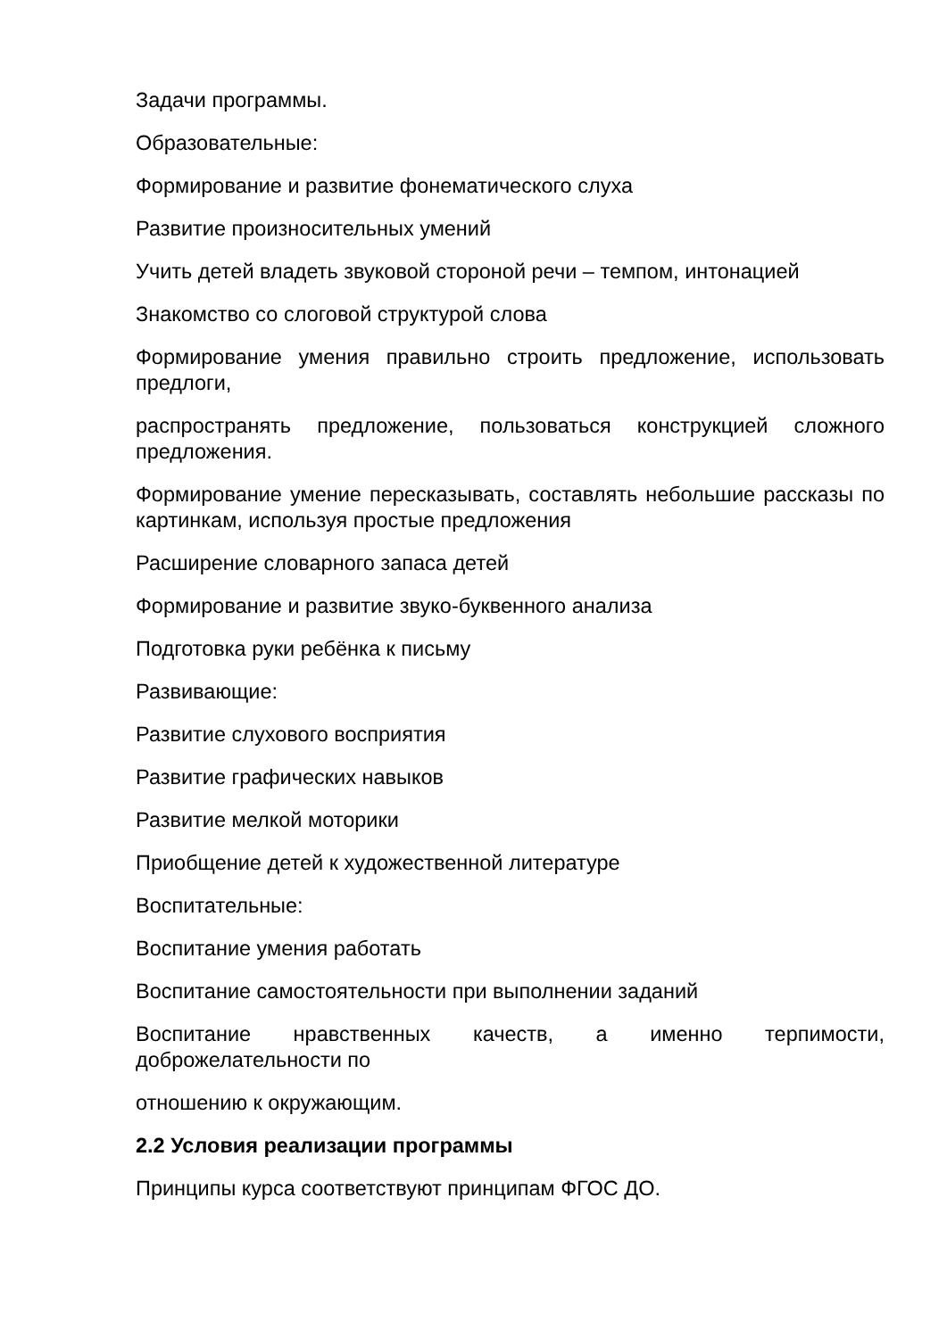Задачи программы.
Образовательные:
Формирование и развитие фонематического слуха
Развитие произносительных умений
Учить детей владеть звуковой стороной речи – темпом, интонацией
Знакомство со слоговой структурой слова
Формирование умения правильно строить предложение, использовать предлоги,
распространять предложение, пользоваться конструкцией сложного предложения.
Формирование умение пересказывать, составлять небольшие рассказы по картинкам, используя простые предложения
Расширение словарного запаса детей
Формирование и развитие звуко-буквенного анализа
Подготовка руки ребёнка к письму
Развивающие:
Развитие слухового восприятия
Развитие графических навыков
Развитие мелкой моторики
Приобщение детей к художественной литературе
Воспитательные:
Воспитание умения работать
Воспитание самостоятельности при выполнении заданий
Воспитание нравственных качеств, а именно терпимости, доброжелательности по
отношению к окружающим.
2.2 Условия реализации программы
Принципы курса соответствуют принципам ФГОС ДО.